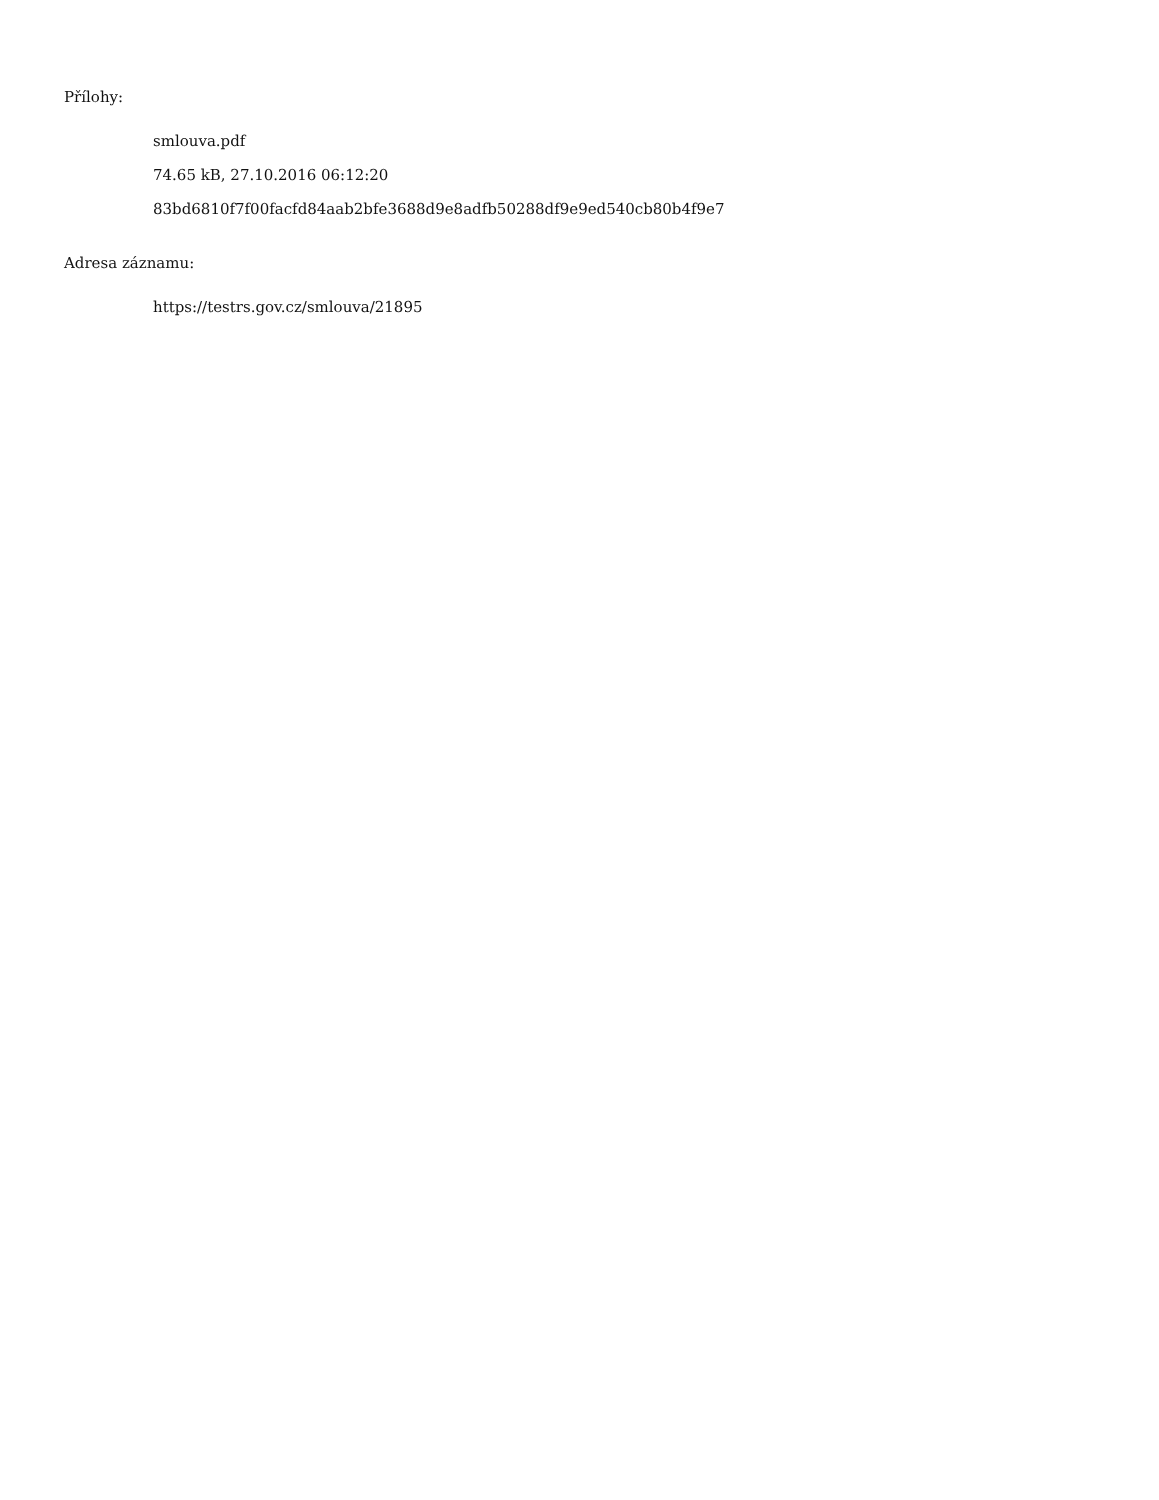Přílohy:
smlouva.pdf
74.65 kB, 27.10.2016 06:12:20
83bd6810f7f00facfd84aab2bfe3688d9e8adfb50288df9e9ed540cb80b4f9e7
Adresa záznamu:
https://testrs.gov.cz/smlouva/21895